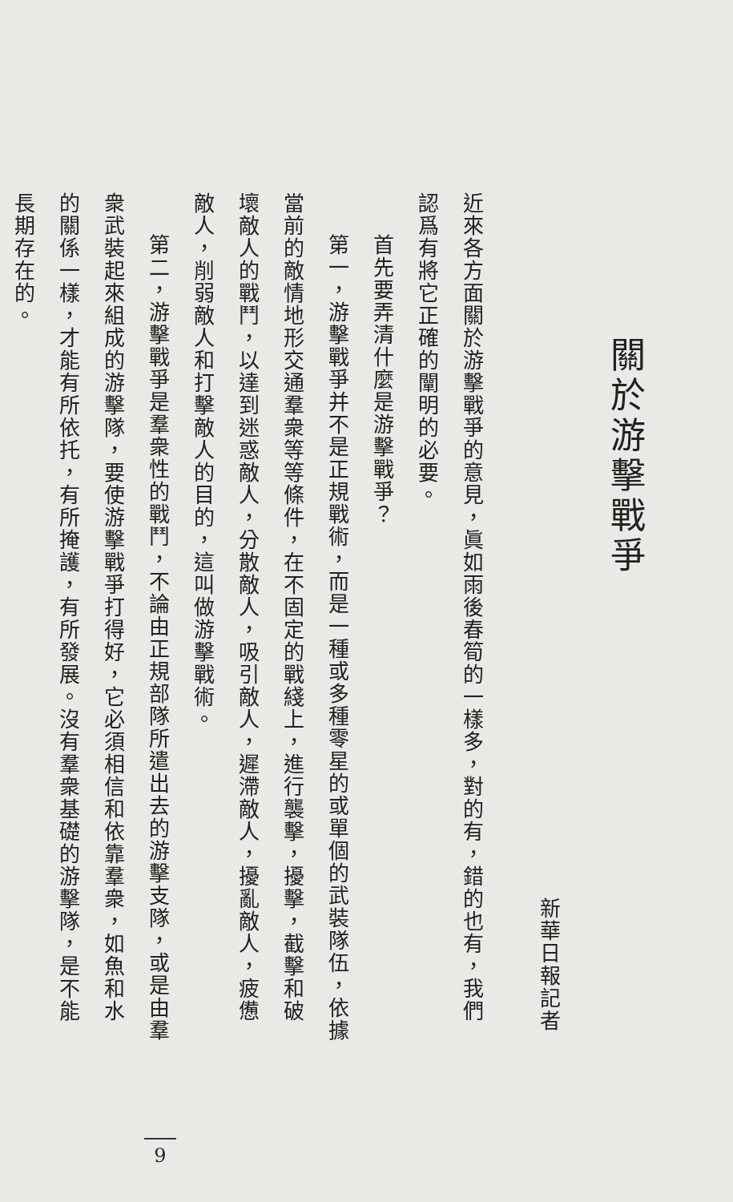關於游擊戰爭
新華日報記者
近來各方面關於游擊戰爭的意見，眞如雨後春筍的一樣多，對的有，錯的也有，我們認爲有將它正確的闡明的必要。
首先要弄清什麼是游擊戰爭？
第一，游擊戰爭并不是正規戰術，而是一種或多種零星的或單個的武裝隊伍，依據當前的敵情地形交通羣衆等等條件，在不固定的戰綫上，進行襲擊，擾擊，截擊和破壞敵人的戰鬥，以達到迷惑敵人，分散敵人，吸引敵人，遲滯敵人，擾亂敵人，疲憊敵人，削弱敵人和打擊敵人的目的，這叫做游擊戰術。
第二，游擊戰爭是羣衆性的戰鬥，不論由正規部隊所遣出去的游擊支隊，或是由羣衆武裝起來組成的游擊隊，要使游擊戰爭打得好，它必須相信和依靠羣衆，如魚和水的關係一樣，才能有所依托，有所掩護，有所發展。沒有羣衆基礎的游擊隊，是不能長期存在的。
9